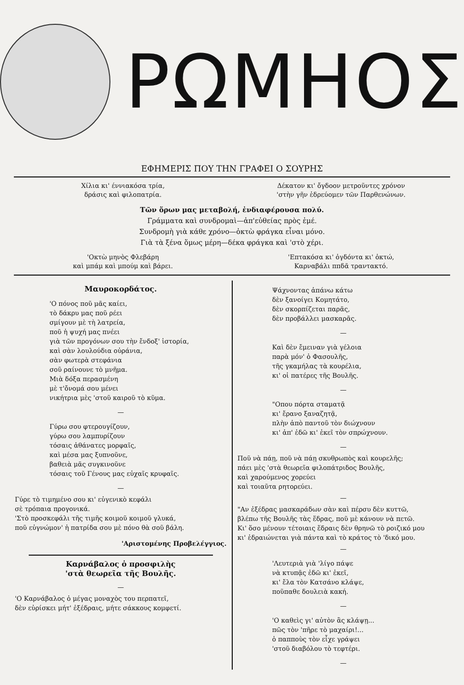ΡΩΜΗΟΣ
ΕΦΗΜΕΡΙΣ ΠΟΥ ΤΗΝ ΓΡΑΦΕΙ Ο ΣΟΥΡΗΣ
Χίλια κι' έννιακόσα τρία,
δράσις καὶ φιλοπατρία.
Δέκατον κι' ὄγδοον μετροῦντες χρόνον
'στὴν γῆν ἑδρεύομεν τῶν Παρθενώνων.
Τῶν ὅρων μας μεταβολή, ἐνδιαφέρουσα πολύ.
Γράμματα καὶ συνδρομαὶ—ἀπ'εὐθείας πρὸς ἐμέ.
Συνδρομὴ γιὰ κάθε χρόνο—ὀκτὼ φράγκα εἶναι μόνο.
Γιὰ τὰ ξένα ὅμως μέρη—δέκα φράγκα καὶ 'στὸ χέρι.
'Οκτὼ μηνὸς Φλεβάρη
καὶ μπάμ καὶ μπούμ καὶ βάρει.
'Επτακόσα κι' ὀγδόντα κι' ὀκτώ,
Καρναβάλι ππδᾶ τραντακτό.
Μαυροκορδάτος.
'Ο πόνος ποῦ μᾶς καίει,
τὸ δάκρυ μας ποῦ ρέει
σμίγουν μὲ τὴ λατρεία,
ποῦ ἡ ψυχή μας πνέει
γιὰ τῶν προγόνων σου τὴν ἔνδοξ' ἱστορία,
καὶ σὰν λουλούδια οὐράνια,
σὰν φωτερὰ στεφάνια
σοῦ ραίνουνε τὸ μνῆμα.
Μιὰ δόξα περασμένη
μὲ τ'ὄνομά σου μένει
νικήτρια μὲς 'στοῦ καιροῦ τὸ κῦμα.
—
Γύρω σου φτερουγίζουν,
γύρω σου λαμπυρίζουν
τόσαις ἀθάνατες μορφαῖς,
καὶ μέσα μας ξυπνοῦνε,
βαθειὰ μᾶς συγκινοῦνε
τόσαις τοῦ Γένους μας εὐχαῖς κρυφαῖς.
—
Γύρε τὸ τιμημένο σου κι' εὐγενικὸ κεφάλι
σὲ τρόπαια προγονικά.
'Στὸ προσκεφάλι τῆς τιμῆς κοιμοῦ κοιμοῦ γλυκά,
ποῦ εὐγνώμον' ἡ πατρίδα σου μὲ πόνο θὰ σοῦ βάλη.
'Αριστομένης Προβελέγγιος.
Καρνάβαλος ὁ προσφιλὴς
'στὰ θεωρεῖα τῆς Βουλῆς.
—
'Ο Καρνάβαλος ὁ μέγας μοναχὸς του περπατεῖ,
δὲν εὑρίσκει μήτ' ἐξέδραις, μήτε σάκκους κομφετί.
Ψάχνοντας ἀπάνω κάτω
δὲν ξανοίγει Κομητάτο,
δὲν σκορπίζεται παρᾶς,
δὲν προβάλλει μασκαρᾶς.
—
Καὶ δὲν ἔμειναν γιὰ γέλοια
παρὰ μόν' ὁ Φασουλῆς,
τῆς γκαμήλας τὰ κουρέλια,
κι' οἱ πατέρες τῆς Βουλῆς.
—
"Οπου πόρτα σταματᾷ
κι' ἔρανο ξαναζητᾷ,
πλὴν ἀπὸ παντοῦ τὸν διώχνουν
κι' ἀπ' ἐδῶ κι' ἐκεῖ τὸν σπρώχνουν.
—
Ποῦ νὰ πάῃ, ποῦ νὰ πάῃ σκυθρωπὸς καὶ κουρελῆς;
πάει μὲς 'στὰ θεωρεῖα φιλοπάτριδος Βουλῆς,
καὶ χαρούμενος χορεύει
καὶ τοιαῦτα ρητορεύει.
—
"Αν ἐξέδρας μασκαράδων σὰν καὶ πέρσυ δὲν κυττῶ,
βλέπω τῆς Βουλῆς τὰς ἕδρας, ποῦ μὲ κάνουν νὰ πετῶ.
Κι' ὅσο μένουν τέτοιαις ἕδραις δὲν θρηνῶ τὸ ροιζικό μου
κι' ἑδραιώνεται γιὰ πάντα καὶ τὸ κράτος τὸ 'δικό μου.
—
'Λευτεριὰ γιὰ 'λίγο πάψε
νὰ κτυπᾷς ἐδῶ κι' ἐκεῖ,
κι' ἔλα τὸν Κατσάνο κλάψε,
ποῦπαθε δουλειὰ κακή.
—
'Ο καθεὶς γι' αὐτὸν ἂς κλάψῃ...
πῶς τὸν 'πῆρε τὸ μαχαίρι!...
ὁ παπποὺς τὸν εἶχε γράψει
'στοῦ διαβόλου τὸ τεφτέρι.
—